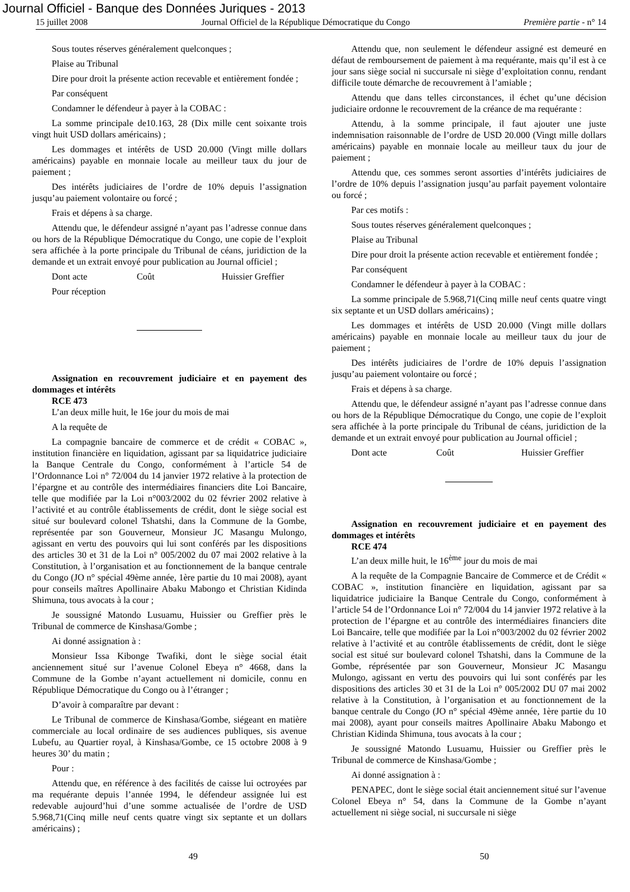Journal Officiel - Banque des Données Juriques - 2013
15 juillet 2008 Journal Officiel de la République Démocratique du Congo Première partie - n° 14
Sous toutes réserves généralement quelconques ;
Plaise au Tribunal
Dire pour droit la présente action recevable et entièrement fondée ;
Par conséquent
Condamner le défendeur à payer à la COBAC :
La somme principale de10.163, 28 (Dix mille cent soixante trois vingt huit USD dollars américains) ;
Les dommages et intérêts de USD 20.000 (Vingt mille dollars américains) payable en monnaie locale au meilleur taux du jour de paiement ;
Des intérêts judiciaires de l’ordre de 10% depuis l’assignation jusqu’au paiement volontaire ou forcé ;
Frais et dépens à sa charge.
Attendu que, le défendeur assigné n’ayant pas l’adresse connue dans ou hors de la République Démocratique du Congo, une copie de l’exploit sera affichée à la porte principale du Tribunal de céans, juridiction de la demande et un extrait envoyé pour publication au Journal officiel ;
Dont acte Coût Huissier Greffier
Pour réception
Assignation en recouvrement judiciaire et en payement des dommages et intérêts
RCE 473
L’an deux mille huit, le 16e jour du mois de mai
A la requête de
La compagnie bancaire de commerce et de crédit « COBAC », institution financière en liquidation, agissant par sa liquidatrice judiciaire la Banque Centrale du Congo, conformément à l’article 54 de l’Ordonnance Loi n° 72/004 du 14 janvier 1972 relative à la protection de l’épargne et au contrôle des intermédiaires financiers dite Loi Bancaire, telle que modifiée par la Loi n°003/2002 du 02 février 2002 relative à l’activité et au contrôle établissements de crédit, dont le siège social est situé sur boulevard colonel Tshatshi, dans la Commune de la Gombe, représentée par son Gouverneur, Monsieur JC Masangu Mulongo, agissant en vertu des pouvoirs qui lui sont conférés par les dispositions des articles 30 et 31 de la Loi n° 005/2002 du 07 mai 2002 relative à la Constitution, à l’organisation et au fonctionnement de la banque centrale du Congo (JO n° spécial 49ème année, 1ère partie du 10 mai 2008), ayant pour conseils maîtres Apollinaire Abaku Mabongo et Christian Kidinda Shimuna, tous avocats à la cour ;
Je soussigné Matondo Lusuamu, Huissier ou Greffier près le Tribunal de commerce de Kinshasa/Gombe ;
Ai donné assignation à :
Monsieur Issa Kibonge Twafiki, dont le siège social était anciennement situé sur l’avenue Colonel Ebeya n° 4668, dans la Commune de la Gombe n’ayant actuellement ni domicile, connu en République Démocratique du Congo ou à l’étranger ;
D’avoir à comparaître par devant :
Le Tribunal de commerce de Kinshasa/Gombe, siégeant en matière commerciale au local ordinaire de ses audiences publiques, sis avenue Lubefu, au Quartier royal, à Kinshasa/Gombe, ce 15 octobre 2008 à 9 heures 30’ du matin ;
Pour :
Attendu que, en référence à des facilités de caisse lui octroyées par ma requérante depuis l’année 1994, le défendeur assignée lui est redevable aujourd’hui d’une somme actualisée de l’ordre de USD 5.968,71(Cinq mille neuf cents quatre vingt six septante et un dollars américains) ;
Attendu que, non seulement le défendeur assigné est demeuré en défaut de remboursement de paiement à ma requérante, mais qu’il est à ce jour sans siège social ni succursale ni siège d’exploitation connu, rendant difficile toute démarche de recouvrement à l’amiable ;
Attendu que dans telles circonstances, il échet qu’une décision judiciaire ordonne le recouvrement de la créance de ma requérante :
Attendu, à la somme principale, il faut ajouter une juste indemnisation raisonnable de l’ordre de USD 20.000 (Vingt mille dollars américains) payable en monnaie locale au meilleur taux du jour de paiement ;
Attendu que, ces sommes seront assorties d’intérêts judiciaires de l’ordre de 10% depuis l’assignation jusqu’au parfait payement volontaire ou forcé ;
Par ces motifs :
Sous toutes réserves généralement quelconques ;
Plaise au Tribunal
Dire pour droit la présente action recevable et entièrement fondée ;
Par conséquent
Condamner le défendeur à payer à la COBAC :
La somme principale de 5.968,71(Cinq mille neuf cents quatre vingt six septante et un USD dollars américains) ;
Les dommages et intérêts de USD 20.000 (Vingt mille dollars américains) payable en monnaie locale au meilleur taux du jour de paiement ;
Des intérêts judiciaires de l’ordre de 10% depuis l’assignation jusqu’au paiement volontaire ou forcé ;
Frais et dépens à sa charge.
Attendu que, le défendeur assigné n’ayant pas l’adresse connue dans ou hors de la République Démocratique du Congo, une copie de l’exploit sera affichée à la porte principale du Tribunal de céans, juridiction de la demande et un extrait envoyé pour publication au Journal officiel ;
Dont acte Coût Huissier Greffier
Assignation en recouvrement judiciaire et en payement des dommages et intérêts
RCE 474
L’an deux mille huit, le 16<sup>ème</sup> jour du mois de mai
A la requête de la Compagnie Bancaire de Commerce et de Crédit « COBAC », institution financière en liquidation, agissant par sa liquidatrice judiciaire la Banque Centrale du Congo, conformément à l’article 54 de l’Ordonnance Loi n° 72/004 du 14 janvier 1972 relative à la protection de l’épargne et au contrôle des intermédiaires financiers dite Loi Bancaire, telle que modifiée par la Loi n°003/2002 du 02 février 2002 relative à l’activité et au contrôle établissements de crédit, dont le siège social est situé sur boulevard colonel Tshatshi, dans la Commune de la Gombe, réprésentée par son Gouverneur, Monsieur JC Masangu Mulongo, agissant en vertu des pouvoirs qui lui sont conférés par les dispositions des articles 30 et 31 de la Loi n° 005/2002 DU 07 mai 2002 relative à la Constitution, à l’organisation et au fonctionnement de la banque centrale du Congo (JO n° spécial 49ème année, 1ère partie du 10 mai 2008), ayant pour conseils maitres Apollinaire Abaku Mabongo et Christian Kidinda Shimuna, tous avocats à la cour ;
Je soussigné Matondo Lusuamu, Huissier ou Greffier près le Tribunal de commerce de Kinshasa/Gombe ;
Ai donné assignation à :
PENAPEC, dont le siège social était anciennement situé sur l’avenue Colonel Ebeya n° 54, dans la Commune de la Gombe n’ayant actuellement ni siège social, ni succursale ni siège
49 50